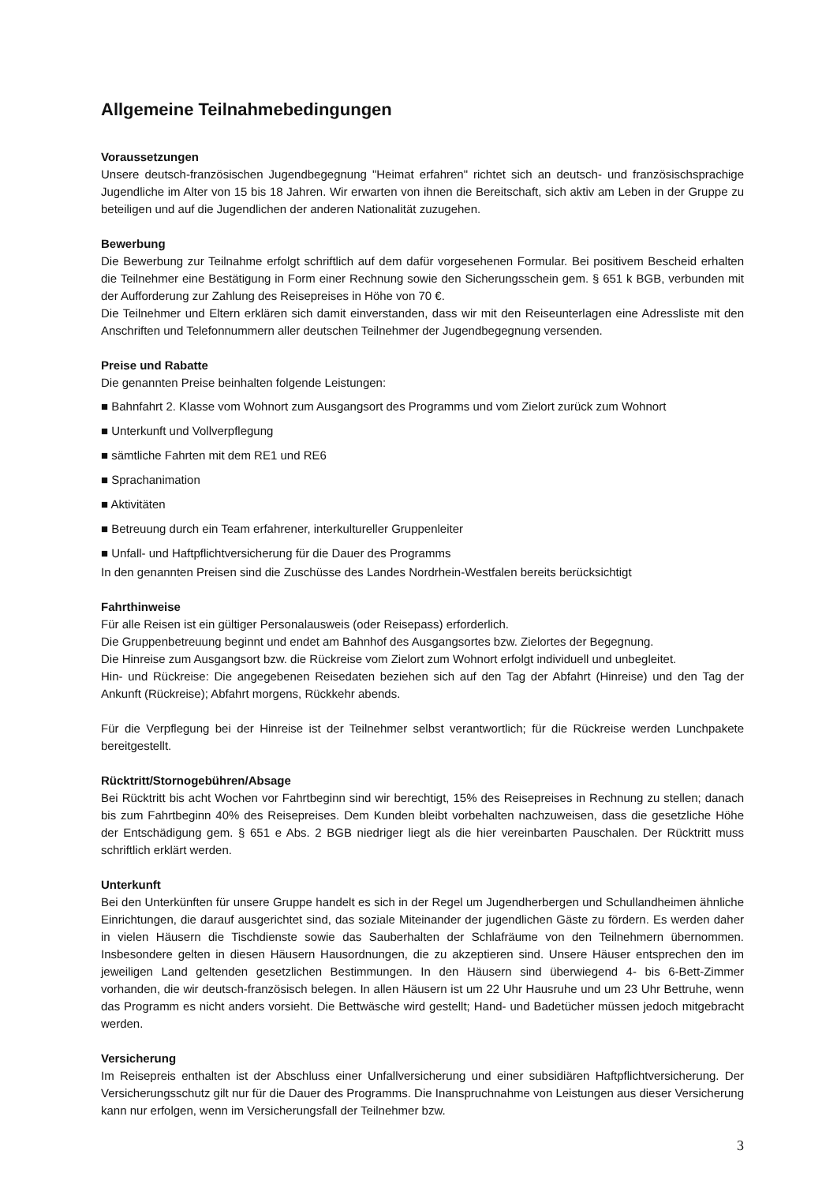Allgemeine Teilnahmebedingungen
Voraussetzungen
Unsere deutsch-französischen Jugendbegegnung "Heimat erfahren" richtet sich an deutsch- und französischsprachige Jugendliche im Alter von 15 bis 18 Jahren. Wir erwarten von ihnen die Bereitschaft, sich aktiv am Leben in der Gruppe zu beteiligen und auf die Jugendlichen der anderen Nationalität zuzugehen.
Bewerbung
Die Bewerbung zur Teilnahme erfolgt schriftlich auf dem dafür vorgesehenen Formular. Bei positivem Bescheid erhalten die Teilnehmer eine Bestätigung in Form einer Rechnung sowie den Sicherungsschein gem. § 651 k BGB, verbunden mit der Aufforderung zur Zahlung des Reisepreises in Höhe von 70 €.
Die Teilnehmer und Eltern erklären sich damit einverstanden, dass wir mit den Reiseunterlagen eine Adressliste mit den Anschriften und Telefonnummern aller deutschen Teilnehmer der Jugendbegegnung versenden.
Preise und Rabatte
Die genannten Preise beinhalten folgende Leistungen:
■ Bahnfahrt 2. Klasse vom Wohnort zum Ausgangsort des Programms und vom Zielort zurück zum Wohnort
■ Unterkunft und Vollverpflegung
■ sämtliche Fahrten mit dem RE1 und RE6
■ Sprachanimation
■ Aktivitäten
■ Betreuung durch ein Team erfahrener, interkultureller Gruppenleiter
■ Unfall- und Haftpflichtversicherung für die Dauer des Programms
In den genannten Preisen sind die Zuschüsse des Landes Nordrhein-Westfalen bereits berücksichtigt
Fahrthinweise
Für alle Reisen ist ein gültiger Personalausweis (oder Reisepass) erforderlich.
Die Gruppenbetreuung beginnt und endet am Bahnhof des Ausgangsortes bzw. Zielortes der Begegnung.
Die Hinreise zum Ausgangsort bzw. die Rückreise vom Zielort zum Wohnort erfolgt individuell und unbegleitet.
Hin- und Rückreise: Die angegebenen Reisedaten beziehen sich auf den Tag der Abfahrt (Hinreise) und den Tag der Ankunft (Rückreise); Abfahrt morgens, Rückkehr abends.
Für die Verpflegung bei der Hinreise ist der Teilnehmer selbst verantwortlich; für die Rückreise werden Lunchpakete bereitgestellt.
Rücktritt/Stornogebühren/Absage
Bei Rücktritt bis acht Wochen vor Fahrtbeginn sind wir berechtigt, 15% des Reisepreises in Rechnung zu stellen; danach bis zum Fahrtbeginn 40% des Reisepreises. Dem Kunden bleibt vorbehalten nachzuweisen, dass die gesetzliche Höhe der Entschädigung gem. § 651 e Abs. 2 BGB niedriger liegt als die hier vereinbarten Pauschalen. Der Rücktritt muss schriftlich erklärt werden.
Unterkunft
Bei den Unterkünften für unsere Gruppe handelt es sich in der Regel um Jugendherbergen und Schullandheimen ähnliche Einrichtungen, die darauf ausgerichtet sind, das soziale Miteinander der jugendlichen Gäste zu fördern. Es werden daher in vielen Häusern die Tischdienste sowie das Sauberhalten der Schlafräume von den Teilnehmern übernommen. Insbesondere gelten in diesen Häusern Hausordnungen, die zu akzeptieren sind. Unsere Häuser entsprechen den im jeweiligen Land geltenden gesetzlichen Bestimmungen. In den Häusern sind überwiegend 4- bis 6-Bett-Zimmer vorhanden, die wir deutsch-französisch belegen. In allen Häusern ist um 22 Uhr Hausruhe und um 23 Uhr Bettruhe, wenn das Programm es nicht anders vorsieht. Die Bettwäsche wird gestellt; Hand- und Badetücher müssen jedoch mitgebracht werden.
Versicherung
Im Reisepreis enthalten ist der Abschluss einer Unfallversicherung und einer subsidiären Haftpflichtversicherung. Der Versicherungsschutz gilt nur für die Dauer des Programms. Die Inanspruchnahme von Leistungen aus dieser Versicherung kann nur erfolgen, wenn im Versicherungsfall der Teilnehmer bzw.
3